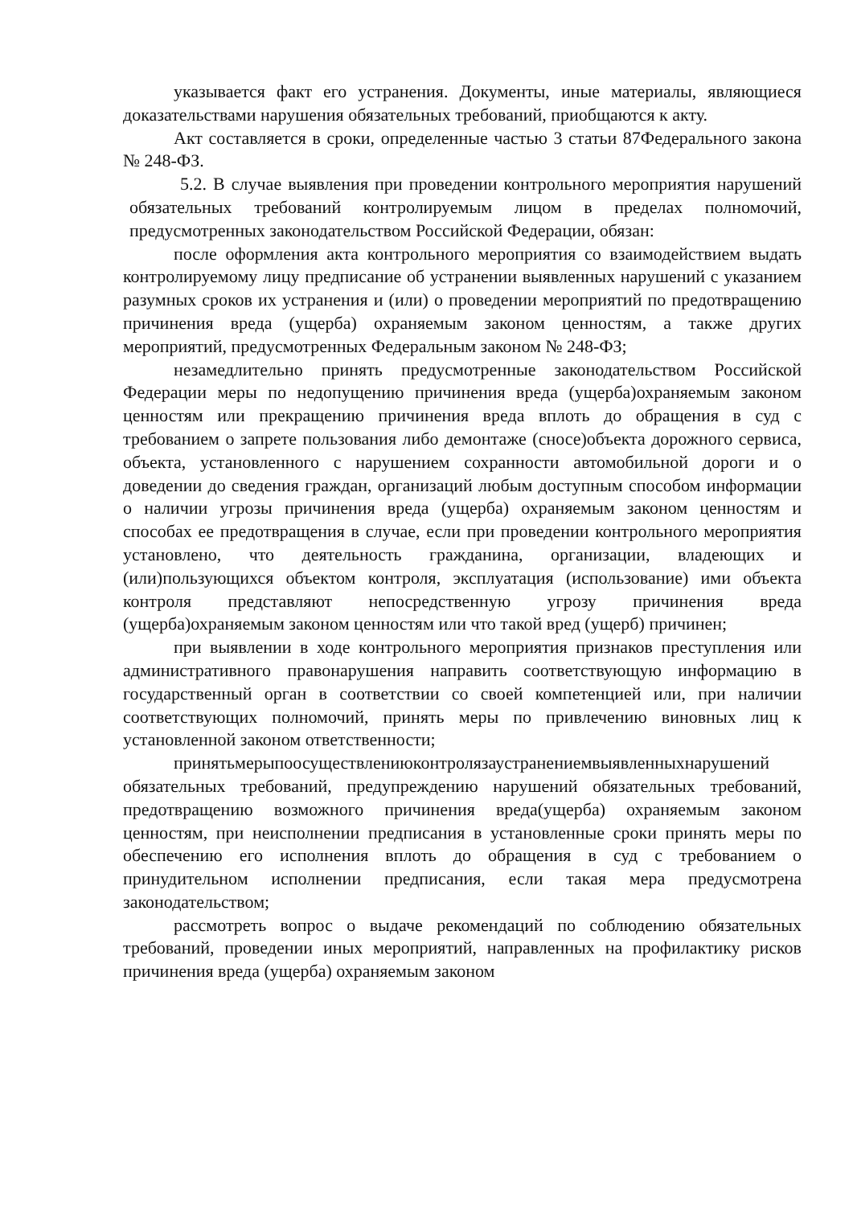указывается факт его устранения. Документы, иные материалы, являющиеся доказательствами нарушения обязательных требований, приобщаются к акту.
Акт составляется в сроки, определенные частью 3 статьи 87Федерального закона № 248-ФЗ.
5.2. В случае выявления при проведении контрольного мероприятия нарушений обязательных требований контролируемым лицом в пределах полномочий, предусмотренных законодательством Российской Федерации, обязан:
после оформления акта контрольного мероприятия со взаимодействием выдать контролируемому лицу предписание об устранении выявленных нарушений с указанием разумных сроков их устранения и (или) о проведении мероприятий по предотвращению причинения вреда (ущерба) охраняемым законом ценностям, а также других мероприятий, предусмотренных Федеральным законом № 248-ФЗ;
незамедлительно принять предусмотренные законодательством Российской Федерации меры по недопущению причинения вреда (ущерба)охраняемым законом ценностям или прекращению причинения вреда вплоть до обращения в суд с требованием о запрете пользования либо демонтаже (сносе)объекта дорожного сервиса, объекта, установленного с нарушением сохранности автомобильной дороги и о доведении до сведения граждан, организаций любым доступным способом информации о наличии угрозы причинения вреда (ущерба) охраняемым законом ценностям и способах ее предотвращения в случае, если при проведении контрольного мероприятия установлено, что деятельность гражданина, организации, владеющих и (или)пользующихся объектом контроля, эксплуатация (использование) ими объекта контроля представляют непосредственную угрозу причинения вреда (ущерба)охраняемым законом ценностям или что такой вред (ущерб) причинен;
при выявлении в ходе контрольного мероприятия признаков преступления или административного правонарушения направить соответствующую информацию в государственный орган в соответствии со своей компетенцией или, при наличии соответствующих полномочий, принять меры по привлечению виновных лиц к установленной законом ответственности;
принятьмерыпоосуществлениюконтролязаустранениемвыявленныхнарушений обязательных требований, предупреждению нарушений обязательных требований, предотвращению возможного причинения вреда(ущерба) охраняемым законом ценностям, при неисполнении предписания в установленные сроки принять меры по обеспечению его исполнения вплоть до обращения в суд с требованием о принудительном исполнении предписания, если такая мера предусмотрена законодательством;
рассмотреть вопрос о выдаче рекомендаций по соблюдению обязательных требований, проведении иных мероприятий, направленных на профилактику рисков причинения вреда (ущерба) охраняемым законом